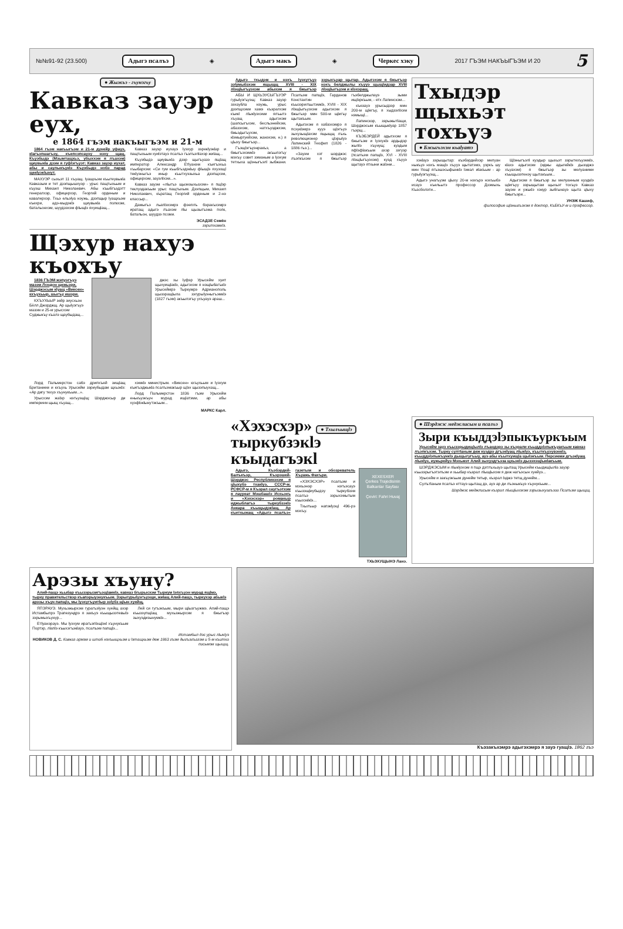№№91-92 (23.500) Адыгэ псалъэ ◈ Адыгэ макъ ◈ Черкес хэку 2017 ГЪЭМ НАКЪЫГЪЭМ И 20 5
● Жыжьэ - гъунэгъу
Кавказ зауэр еух,
е 1864 гъэм накъыгъэм и 21-м
1864 гъэм накъыгъэм и 21-м дунейр уфауэ, кlагъэпшагъэу, къепсэпсауэу нэху щащ. Къуэбыдэ (Мзымтащхьэ, убыххэм я лъахэм) щиувыкlа дзэм я гуфlэгъуэт: Кавказ зауэр иухат, абы и саулыкъукlэ Къуэбыдэ нобэ парад щекlуэкlынут.
МАХУЭР сыхьэт 11 хъуащ. Iуащхьэм къытеувыкlа Кавказым и тет дзэпщышхуэр - урыс пащтыхьым и къуэш Михаил Николаевич. Абы къыбгъэдэтт генералхэр, офицерхэр, Георгий орденым и кавалерхэр. Тхьэ ельэlуа нэужь, дзэпщыр lуащхьэм къехри, адэ-мыдэкlэ щиувыкlа полкхэм, батальонхэм, шуудзэхэм фlыщlэ яхуищlащ...
Кавказ зауэр иухауэ lуэхур зэрекlуэкlар и пащтыхьым хуиlэтауэ псалъэ гъэлъэпlахэр жиlащ...
Къуэбыдэ щиувыкlа дзэр щыгъуазэ ящlащ император Александр Етlуанэм къигъэхьа хъыбархэм: «Си гум къыбгъэдэкlыу фlыщlэ яхузощl текlуэныгъэ иныр къытхуэзыхьа дзэпщхэм, офицерхэм, зауэлlхэм...».
Кавказ зауэм «лlыгъэ щызезыхьахэм» я пщlэр теклуэдакъым урыс пащтыхым. Дзэпщым, Михаил Николаевич, къратащ Георгий орденым и 2-нэ классыр...
Дамыгъэ льапlэхэмрэ фэеплъ бэракъхэмрэ иратащ адыгэ лъахэм лlы щызыгъэжа полк, батальон, шуудзэ псоми.
ЭСАДЗЕ Семён
зэритхамкlэ.
Щэхур нахуэ къохъу
1836 ГЪЭМ жэпуэгъуэ мазэм Лондон щежьэри, Шэрджэсым кlуащ «Виксен» кхъухьыр, шыгъу ишэри.
КХЪУХЬЫР зейр зиусхьэн Бёлл Джорджщ. Ар щыlуэгъуэ мазэм и 25-м урысхэм Суджыкъу къалэ щаубыдащ...
джэс хы lуфэр Урысейм хуит щыхуищlакlэ, адыгэхэм я нэщlыбагъкlэ Урысеймрэ Тыркумрэ Адрианополь щызэращlыла зэгурыlуэныгъэмкlэ (1827 гъэм) акъылэгъу ухъуауэ араш...
Лорд Пальмерстон сабэ дрипхъей зищlащ Британием и кхъухь Урысейм зэриубыдам щхьэкlэ: «Ар дигу техуэ хъунукъым...».
Урысхэм жаlэр нэгъуэщlщ: Шэрджэсыр ди империем щыщ хъуащ...
хэмкlэ министрым. «Виксен» кхъухьым и lуэхум къигъэджыкlа псалъэмакъыр щlэх щызэпыухащ...
Лорд Пальмерстон 1836 гъэм Урысейм енькъуэкъун мурад ищlатэми, ар абы хуэфlэкlынутэкъым...
МАРКС Карл.
Адыгэ тхыдэм и нэхъ lуэхугъуэ зэlумыбзхэм ящыщщ XVIII - XIX лlэщlыгъуэхэм абыхэм я бжыгъэр зэрыхъуар щытар. Адыгэхэм я бжыгъэр нэхъ белджылы хъууэ щыщlидзар XVIII лlэщlыгъуэм и кlэхэращ.
АБЫ И ЩХЬЭУСЫГЪУЭР гурыlуэгъуэщ: Кавказ зауэр зэхаубла нэужь, урыс дзэпщхэми хамэ къэралхэм къикl лlыкlуэхэми ялъытэ хъуащ адыгэхэм (шапсыгъхэм, бесльэнейхэм, абазэхэм, натхъуэджхэм, бжьэдыгъухэм, кlэмыргуейхэм, жанэхэм, н.) я цlыху бжыгъэр...
Гъэщlэгъуэнракъэ, а бжыгъэхэмкlэ акъылэгъу мэхъу совет зэманым а lуэхум тетхыха щlэныгъэлl зыбжани. Псалъэм папщlэ, Гарданов Константин къызэрилъытэмкlэ, XVIII - XIX лlэщlыгъуэхэм адыгэхэм я бжыгъэр мин 500-м щlигъу щытакъым.
Адыгэхэм я хабзэхэмрэ я псэукlэмрэ кууэ щlэгъуэ зыхузыщlахэм ящыщщ лъхь революционер цlэрыlуэ Лапинский Теофил (1826 - 1886 гъэ.)...
«Зауэм хэт шэрджэс лъэпкъхэм я бжыгъэр гъэбелджылауэ зыми ищlэркъым, - етх Лапинскэм...
къезауэ урысыдзэр мин 200-м щlегъу, я хыдзэлlхэм нэмыщl...
Лапинскэр, зэрыжытlащи, Шэрджэсым къыщыкlуар 1857 гъэрщ...
КЪЭБЭРДЕЙ адыгэхэм я бжыгъэм и lуэхукlэ ардыдэр жыпlэ хъунущ: куэдым яфlэфlакъым ахэр зэгуэр (псалъэм папщlэ, XVI - XVIII лlэщlыгъуэхэм) куэд хъууэ щытауэ ятхыни жаlэни...
Тхыдэр щыхьэт тохъуэ
● Бжыгъэхэм къаlуатэ
хэкlауэ зэрыщытар: къэбэрдейхэр мелуан ныкъуэ нэхъ мащlэ хъууэ щытатэмэ, уэркъ шу мин тlощl ягъэшэсыфынкlэ lэмал иlакъым - ар гурыlуэгъуэщ...
Адыгэ унагъуэм цlыху 20-м нэхърэ нэхъыбэ исауэ къельытэ профессор Дзэмыхь Къасболэти...
Щlэныгъэлl куэдыр щыхьэт зэрытехъуэмкlэ, кlахэ адыгэхэм (иджы адыгейкlэ дызэджэ хъуахэм) я бжыгъэр зы мелуаними къыщызэтенэу щытакъым...
Адыгэхэм я бжыгъэр зы мелуанным куэдкlэ щlигъуу зэрыщытам щыхьэт тохъуэ Кавказ зауэм и ужькlэ хэкур зыбгынауэ щыта цlыху бжыгъэри...
УНЭЖ Кашиф,
философие щlэныгъэхэм я доктор, КъБКъУ-м и профессор.
«Хэхэсхэр» ● Тхылъыщlэ
тыркубзэкlэ къыдагъэкl
Адыгэ, Къэбэрдей-Балъкъэр, Къэрэшей-Шэрджэс Республикэхэм я цlыхубэ тхакlуэ, СССР-м, РСФСР-м я Къэрал саугъэтхэм я лауреат Мэшбашlэ Исхьэкъ и «Хэхэсхэр» романыр иджыблагъэ тыркубзэкlэ Анкара къыщыдэкlащ. Ар къитхыжащ «Адыгэ псалъэ» газетым и обозреватель Хъуажь Фахъри.
«ХЭХЭСХЭР» псалъэм и мэхьэнэр нэгъэсауэ къызэщlиубыдэу тыркубзэм псалъэ зэрыхэмытым къыхэкlкlэ...
Тхылъыр напэкlуэцl 496-рэ мэхъу.
XEXESXER
Çerkes Trajedisinin Balkanlar Sayfası
Çeviri: Fahri Huvaj
ТХЬЭХУЩЫНЭ Ланэ.
● Шэрджэс меджлисым и псалъэ
Зыри къыддэlэпыкъуркъым
Урысейм зауэ къызэрыдищlылlэ лъандэрэ зы къэрали къыддэlэпыкъуакъым кавказ лъэпкъхэм. Тыркy султlаным деж куэдрэ дгъэкlуащ лlыкlуэ, къыткъуэувэнкlэ, къыддэlэпыкъункlэ дыщыгугъыу, ауэ абы къытхуищlа щыlэкъым. Персиеми дгъэкlуащ лlыкlуэ, иужьрейуэ Мэхьмэт Алий зыхуэдгъэза щхьэкlэ дызэхэщlыкlакъым.
ШЭРДЖЭСЫМ и лlыкlуэхэм я пщэ дэтлъхьауэ щытащ Урысейм къыдищlылlа зауэр къызэрыгъэтэлъэм и хьыбар къэрал лlыщlыхэм я деж нагъэсын хуейуэ...
Урысейм и закъуэкъым дунейм тетыр, къэрал lэджэ тетщ дунейм...
Сулътlаным псалъэ еттауэ щытащ дэ, ауэ ар ди лъэныкъуэ хъунукъым...
Шэрджэс меджлисым къэрал лlыщlыхэхэм зэрызыхуагъэза Псалъэм щыщщ.
Арэзы хъуну?
Алий-пащэ хьыбар къызэрызигъэщlамкlэ, кавказ бгырысхэм Тыркум lэпхъуэн мурад ящlмэ, тыркy правительствэр къапэрыуэнукъым. Зэрыгурыlуэгъуэщи, жиlащ Алий-пащэ, тыркухэр абыкlэ арэзы хъун папщlэ, мы lуэхугъуитlыр зэlубз щlын хуейщ.
ЯПЭРАУЭ. Мухьэжырхэм гурагъэlуэн хуейщ ахэр Истамбылрэ Трапезундрэ я закъуэ къыщызэтевыlэ зэрымыхъунур...
Етlуанэрауэ. Мы lуэхум ирагъэпlэщlэкl хъунукъым Портэр, лlапlэ къыхэгъэкlауэ, псалъэм папщlэ...
Лей си гугъэкъым, мыри щlызгъужмэ. Алий-пащэ къызэупщlащ мухьэжырхэм я бжыгъэр зыхуэдизынумкlэ...
Истамбыл дэс урыс лlыкlуэ
НОВИКОВ Д. С. Кавказ армэм и штаб нэхъыщхьэм и lэтащхьэм деж 1863 гъэм дыгъэгъазэм и 5-м къитха письмом щыщщ.
Къэзакъхэмрэ адыгэхэмрэ я зауэ гуащlэ. 1862 гъэ